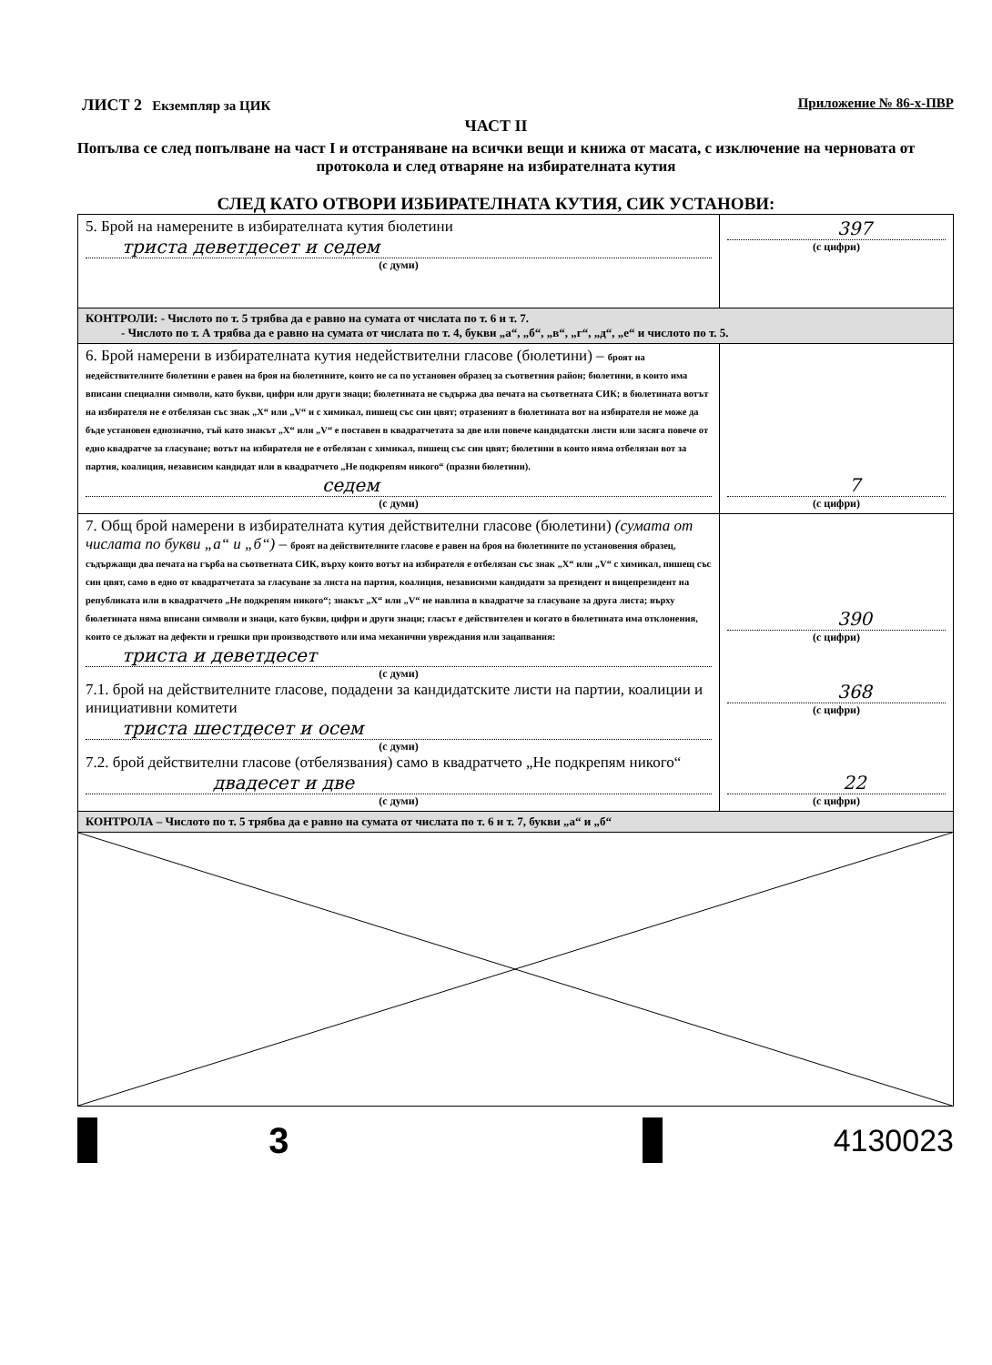ЛИСТ 2 Екземпляр за ЦИК Приложение № 86-х-ПВР
ЧАСТ II
Попълва се след попълване на част I и отстраняване на всички вещи и книжа от масата, с изключение на черновата от протокола и след отваряне на избирателната кутия
СЛЕД КАТО ОТВОРИ ИЗБИРАТЕЛНАТА КУТИЯ, СИК УСТАНОВИ:
| 5. Брой на намерените в избирателната кутия бюлетини триста деветдесет и седем (с думи) | 397 (с цифри) |
| КОНТРОЛИ: - Числото по т. 5 трябва да е равно на сумата от числата по т. 6 и т. 7. - Числото по т. А трябва да е равно на сумата от числата по т. 4, букви „а“, „б“, „в“, „г“, „д“, „е“ и числото по т. 5. | |
| 6. Брой намерени в избирателната кутия недействителни гласове (бюлетини) – броят на недействителните бюлетини е равен на броя на бюлетините, които не са по установен образец за съответния район; бюлетини, в които има вписани специални символи, като букви, цифри или други знаци; бюлетината не съдържа два печата на съответната СИК; в бюлетината вотът на избирателя не е отбелязан със знак „X“ или „V“ и с химикал, пишещ със син цвят; отразеният в бюлетината вот на избирателя не може да бъде установен еднозначно, тъй като знакът „X“ или „V“ е поставен в квадратчетата за две или повече кандидатски листи или засяга повече от едно квадратче за гласуване; вотът на избирателя не е отбелязан с химикал, пишещ със син цвят; бюлетини в които няма отбелязан вот за партия, коалиция, независим кандидат или в квадратчето „Не подкрепям никого“ (празни бюлетини). седем (с думи) | 7 (с цифри) |
| 7. Общ брой намерени в избирателната кутия действителни гласове (бюлетини) (сумата от числата по букви „а“ и „б“) – броят на действителните гласове е равен на броя на бюлетините по установения образец, съдържащи два печата на гърба на съответната СИК, върху които вотът на избирателя е отбелязан със знак „X“ или „V“ с химикал, пишещ със син цвят, само в едно от квадратчетата за гласуване за листа на партия, коалиция, независими кандидати за президент и вицепрезидент на републиката или в квадратчето „Не подкрепям никого“; знакът „X“ или „V“ не навлиза в квадратче за гласуване за друга листа; върху бюлетината няма вписани символи и знаци, като букви, цифри и други знаци; гласът е действителен и когато в бюлетината има отклонения, които се дължат на дефекти и грешки при производството или има механични увреждания или зацапвания: триста и деветдесет (с думи) 7.1. брой на действителните гласове, подадени за кандидатските листи на партии, коалиции и инициативни комитети триста шестдесет и осем (с думи) 7.2. брой действителни гласове (отбелязвания) само в квадратчето „Не подкрепям никого“ двадесет и две (с думи) | 390 (с цифри) 368 (с цифри) 22 (с цифри) |
| КОНТРОЛА – Числото по т. 5 трябва да е равно на сумата от числата по т. 6 и т. 7, букви „а“ и „б“ | |
3
4130023